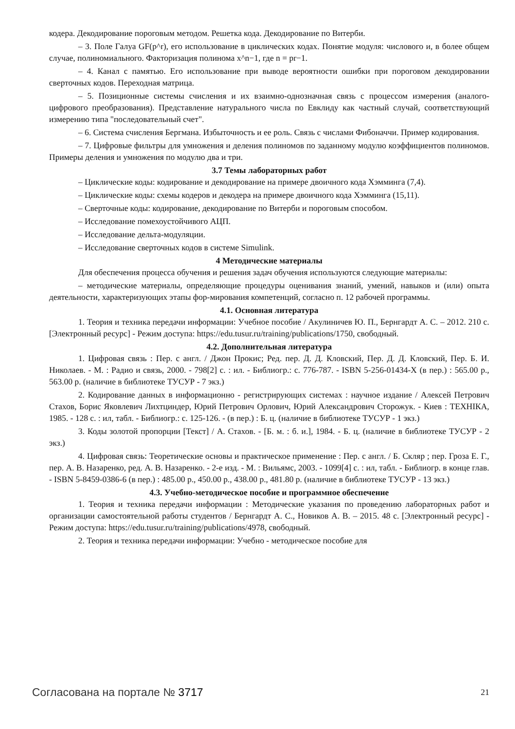кодера. Декодирование пороговым методом. Решетка кода. Декодирование по Витерби.
– 3. Поле Галуа GF(p^r), его использование в циклических кодах. Понятие модуля: числового и, в более общем случае, полиномиального. Факторизация полинома x^n−1, где n = pr−1.
– 4. Канал с памятью. Его использование при выводе вероятности ошибки при пороговом декодировании сверточных кодов. Переходная матрица.
– 5. Позиционные системы счисления и их взаимно-однозначная связь с процессом измерения (аналого-цифрового преобразования). Представление натурального числа по Евклиду как частный случай, соответствующий измерению типа "последовательный счет".
– 6. Система счисления Бергмана. Избыточность и ее роль. Связь с числами Фибоначчи. Пример кодирования.
– 7. Цифровые фильтры для умножения и деления полиномов по заданному модулю коэффициентов полиномов. Примеры деления и умножения по модулю два и три.
3.7 Темы лабораторных работ
– Циклические коды: кодирование и декодирование на примере двоичного кода Хэмминга (7,4).
– Циклические коды: схемы кодеров и декодера на примере двоичного кода Хэмминга (15,11).
– Сверточные коды: кодирование, декодирование по Витерби и пороговым способом.
– Исследование помехоустойчивого АЦП.
– Исследование дельта-модуляции.
– Исследование сверточных кодов в системе Simulink.
4 Методические материалы
Для обеспечения процесса обучения и решения задач обучения используются следующие материалы:
– методические материалы, определяющие процедуры оценивания знаний, умений, навыков и (или) опыта деятельности, характеризующих этапы фор-мирования компетенций, согласно п. 12 рабочей программы.
4.1. Основная литература
1. Теория и техника передачи информации: Учебное пособие / Акулиничев Ю. П., Бернгардт А. С. – 2012. 210 с. [Электронный ресурс] - Режим доступа: https://edu.tusur.ru/training/publications/1750, свободный.
4.2. Дополнительная литература
1. Цифровая связь : Пер. с англ. / Джон Прокис; Ред. пер. Д. Д. Кловский, Пер. Д. Д. Кловский, Пер. Б. И. Николаев. - М. : Радио и связь, 2000. - 798[2] с. : ил. - Библиогр.: с. 776-787. - ISBN 5-256-01434-X (в пер.) : 565.00 р., 563.00 р. (наличие в библиотеке ТУСУР - 7 экз.)
2. Кодирование данных в информационно - регистрирующих системах : научное издание / Алексей Петрович Стахов, Борис Яковлевич Лихтциндер, Юрий Петрович Орлович, Юрий Александрович Сторожук. - Киев : ТЕХНIКА, 1985. - 128 с. : ил, табл. - Библиогр.: с. 125-126. - (в пер.) : Б. ц. (наличие в библиотеке ТУСУР - 1 экз.)
3. Коды золотой пропорции [Текст] / А. Стахов. - [Б. м. : б. и.], 1984. - Б. ц. (наличие в библиотеке ТУСУР - 2 экз.)
4. Цифровая связь: Теоретические основы и практическое применение : Пер. с англ. / Б. Скляр ; пер. Гроза Е. Г., пер. А. В. Назаренко, ред. А. В. Назаренко. - 2-е изд. - М. : Вильямс, 2003. - 1099[4] с. : ил, табл. - Библиогр. в конце глав. - ISBN 5-8459-0386-6 (в пер.) : 485.00 р., 450.00 р., 438.00 р., 481.80 р. (наличие в библиотеке ТУСУР - 13 экз.)
4.3. Учебно-методическое пособие и программное обеспечение
1. Теория и техника передачи информации : Методические указания по проведению лабораторных работ и организации самостоятельной работы студентов / Бернгардт А. С., Новиков А. В. – 2015. 48 с. [Электронный ресурс] - Режим доступа: https://edu.tusur.ru/training/publications/4978, свободный.
2. Теория и техника передачи информации: Учебно - методическое пособие для
Согласована на портале № 3717 21